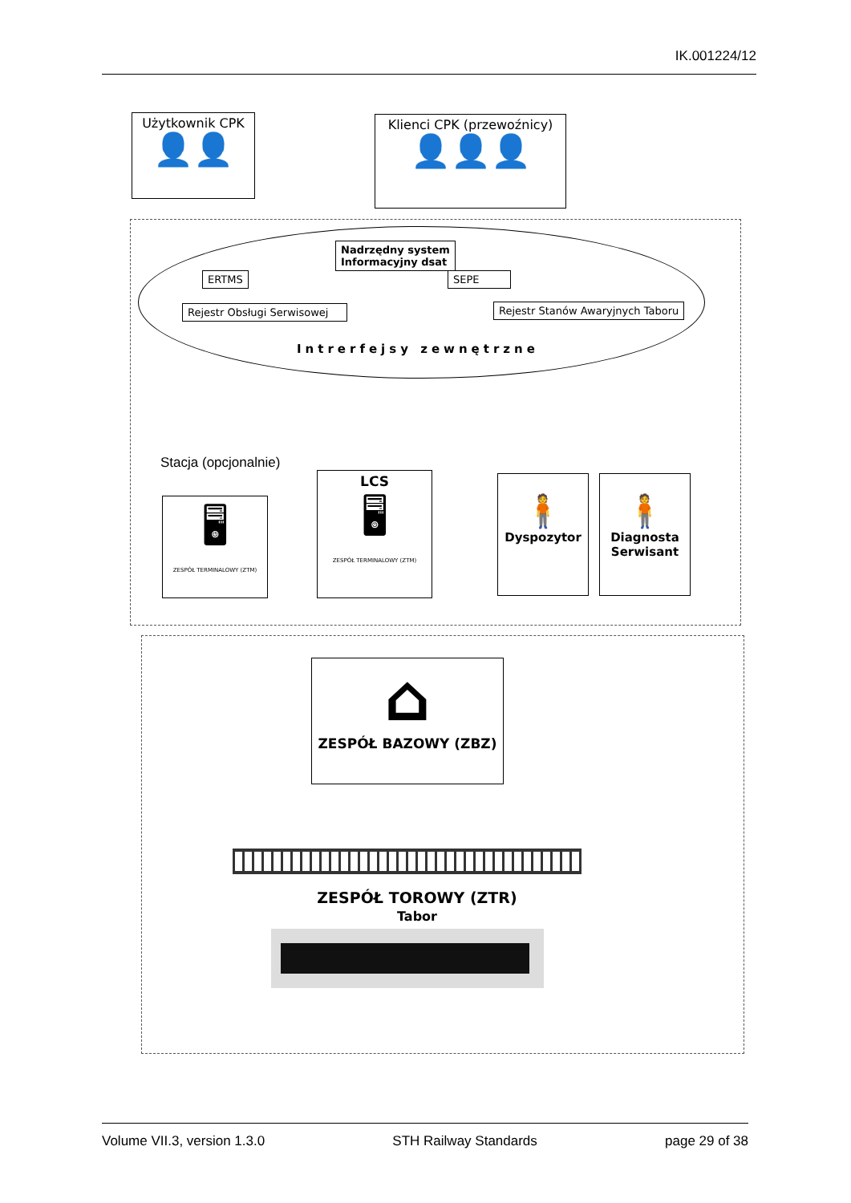IK.001224/12
Użytkownik CPK
👤👤
Klienci CPK (przewoźnicy)
👤👤👤
Nadrzędny system
Informacyjny dsat
ERTMS SEPE
Rejestr Obsługi Serwisowej
Rejestr Stanów Awaryjnych Taboru
Intrerfejsy zewnętrzne
Stacja (opcjonalnie)
🖥
ZESPÓŁ TERMINALOWY (ZTM)
LCS
🖥
ZESPÓŁ TERMINALOWY (ZTM)
🧍
Dyspozytor
🧍
Diagnosta Serwisant
⌂
ZESPÓŁ BAZOWY (ZBZ)
ZESPÓŁ TOROWY (ZTR)
Tabor
Volume VII.3, version 1.3.0 STH Railway Standards page 29 of 38